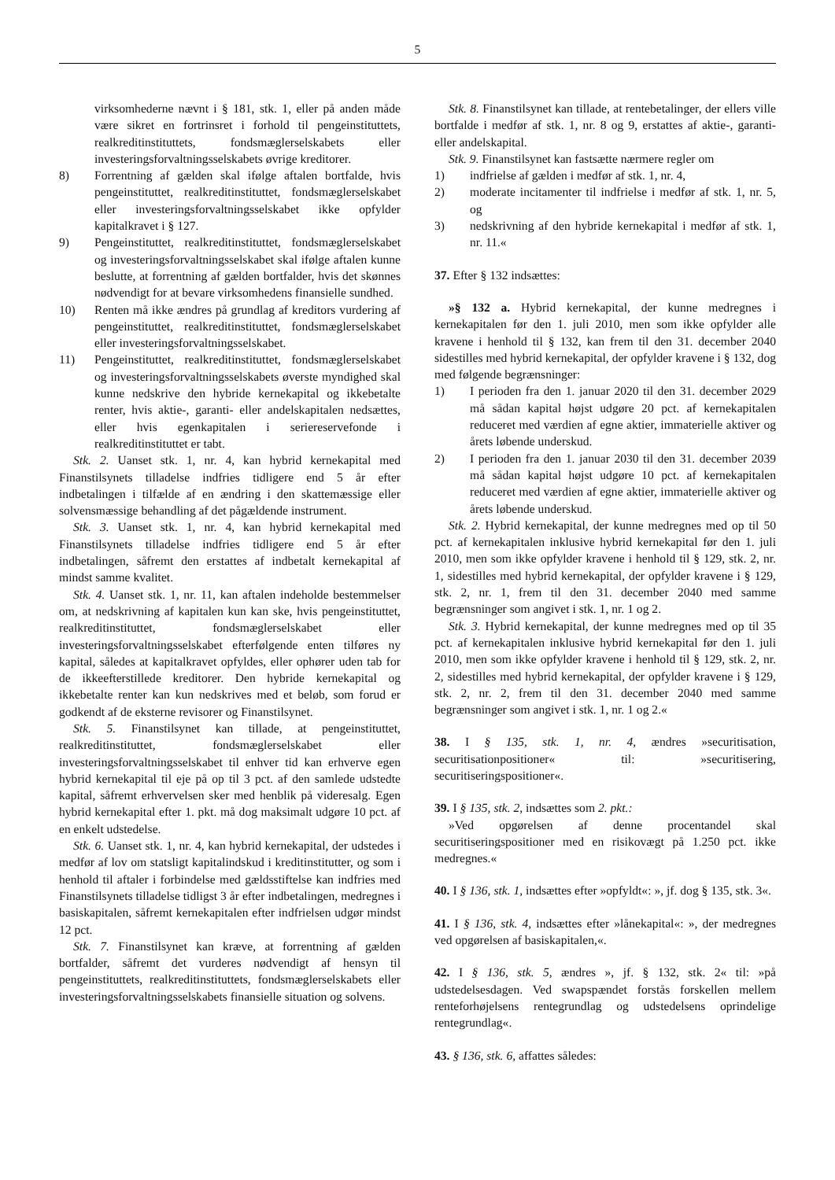5
virksomhederne nævnt i § 181, stk. 1, eller på anden måde være sikret en fortrinsret i forhold til pengeinstituttets, realkreditinstituttets, fondsmæglerselskabets eller investeringsforvaltningsselskabets øvrige kreditorer.
8) Forrentning af gælden skal ifølge aftalen bortfalde, hvis pengeinstituttet, realkreditinstituttet, fondsmæglerselskabet eller investeringsforvaltningsselskabet ikke opfylder kapitalkravet i § 127.
9) Pengeinstituttet, realkreditinstituttet, fondsmæglerselskabet og investeringsforvaltningsselskabet skal ifølge aftalen kunne beslutte, at forrentning af gælden bortfalder, hvis det skønnes nødvendigt for at bevare virksomhedens finansielle sundhed.
10) Renten må ikke ændres på grundlag af kreditors vurdering af pengeinstituttet, realkreditinstituttet, fondsmæglerselskabet eller investeringsforvaltningsselskabet.
11) Pengeinstituttet, realkreditinstituttet, fondsmæglerselskabet og investeringsforvaltningsselskabets øverste myndighed skal kunne nedskrive den hybride kernekapital og ikkebetalte renter, hvis aktie-, garanti- eller andelskapitalen nedsættes, eller hvis egenkapitalen i seriereservefonde i realkreditinstituttet er tabt.
Stk. 2. Uanset stk. 1, nr. 4, kan hybrid kernekapital med Finanstilsynets tilladelse indfries tidligere end 5 år efter indbetalingen i tilfælde af en ændring i den skattemæssige eller solvensmæssige behandling af det pågældende instrument.
Stk. 3. Uanset stk. 1, nr. 4, kan hybrid kernekapital med Finanstilsynets tilladelse indfries tidligere end 5 år efter indbetalingen, såfremt den erstattes af indbetalt kernekapital af mindst samme kvalitet.
Stk. 4. Uanset stk. 1, nr. 11, kan aftalen indeholde bestemmelser om, at nedskrivning af kapitalen kun kan ske, hvis pengeinstituttet, realkreditinstituttet, fondsmæglerselskabet eller investeringsforvaltningsselskabet efterfølgende enten tilføres ny kapital, således at kapitalkravet opfyldes, eller ophører uden tab for de ikkeefterstillede kreditorer. Den hybride kernekapital og ikkebetalte renter kan kun nedskrives med et beløb, som forud er godkendt af de eksterne revisorer og Finanstilsynet.
Stk. 5. Finanstilsynet kan tillade, at pengeinstituttet, realkreditinstituttet, fondsmæglerselskabet eller investeringsforvaltningsselskabet til enhver tid kan erhverve egen hybrid kernekapital til eje på op til 3 pct. af den samlede udstedte kapital, såfremt erhvervelsen sker med henblik på videresalg. Egen hybrid kernekapital efter 1. pkt. må dog maksimalt udgøre 10 pct. af en enkelt udstedelse.
Stk. 6. Uanset stk. 1, nr. 4, kan hybrid kernekapital, der udstedes i medfør af lov om statsligt kapitalindskud i kreditinstitutter, og som i henhold til aftaler i forbindelse med gældsstiftelse kan indfries med Finanstilsynets tilladelse tidligst 3 år efter indbetalingen, medregnes i basiskapitalen, såfremt kernekapitalen efter indfrielsen udgør mindst 12 pct.
Stk. 7. Finanstilsynet kan kræve, at forrentning af gælden bortfalder, såfremt det vurderes nødvendigt af hensyn til pengeinstituttets, realkreditinstituttets, fondsmæglerselskabets eller investeringsforvaltningsselskabets finansielle situation og solvens.
Stk. 8. Finanstilsynet kan tillade, at rentebetalinger, der ellers ville bortfalde i medfør af stk. 1, nr. 8 og 9, erstattes af aktie-, garanti- eller andelskapital.
Stk. 9. Finanstilsynet kan fastsætte nærmere regler om
1) indfrielse af gælden i medfør af stk. 1, nr. 4,
2) moderate incitamenter til indfrielse i medfør af stk. 1, nr. 5, og
3) nedskrivning af den hybride kernekapital i medfør af stk. 1, nr. 11.«
37. Efter § 132 indsættes:
»§ 132 a. Hybrid kernekapital, der kunne medregnes i kernekapitalen før den 1. juli 2010, men som ikke opfylder alle kravene i henhold til § 132, kan frem til den 31. december 2040 sidestilles med hybrid kernekapital, der opfylder kravene i § 132, dog med følgende begrænsninger:
1) I perioden fra den 1. januar 2020 til den 31. december 2029 må sådan kapital højst udgøre 20 pct. af kernekapitalen reduceret med værdien af egne aktier, immaterielle aktiver og årets løbende underskud.
2) I perioden fra den 1. januar 2030 til den 31. december 2039 må sådan kapital højst udgøre 10 pct. af kernekapitalen reduceret med værdien af egne aktier, immaterielle aktiver og årets løbende underskud.
Stk. 2. Hybrid kernekapital, der kunne medregnes med op til 50 pct. af kernekapitalen inklusive hybrid kernekapital før den 1. juli 2010, men som ikke opfylder kravene i henhold til § 129, stk. 2, nr. 1, sidestilles med hybrid kernekapital, der opfylder kravene i § 129, stk. 2, nr. 1, frem til den 31. december 2040 med samme begrænsninger som angivet i stk. 1, nr. 1 og 2.
Stk. 3. Hybrid kernekapital, der kunne medregnes med op til 35 pct. af kernekapitalen inklusive hybrid kernekapital før den 1. juli 2010, men som ikke opfylder kravene i henhold til § 129, stk. 2, nr. 2, sidestilles med hybrid kernekapital, der opfylder kravene i § 129, stk. 2, nr. 2, frem til den 31. december 2040 med samme begrænsninger som angivet i stk. 1, nr. 1 og 2.«
38. I § 135, stk. 1, nr. 4, ændres »securitisation, securitisationpositioner« til: »securitisering, securitiseringspositioner«.
39. I § 135, stk. 2, indsættes som 2. pkt.:
»Ved opgørelsen af denne procentandel skal securitiseringspositioner med en risikovægt på 1.250 pct. ikke medregnes.«
40. I § 136, stk. 1, indsættes efter »opfyldt«: », jf. dog § 135, stk. 3«.
41. I § 136, stk. 4, indsættes efter »lånekapital«: », der medregnes ved opgørelsen af basiskapitalen,«.
42. I § 136, stk. 5, ændres », jf. § 132, stk. 2« til: »på udstedelsesdagen. Ved swapspændet forstås forskellen mellem renteforhøjelsens rentegrundlag og udstedelsens oprindelige rentegrundlag«.
43. § 136, stk. 6, affattes således: